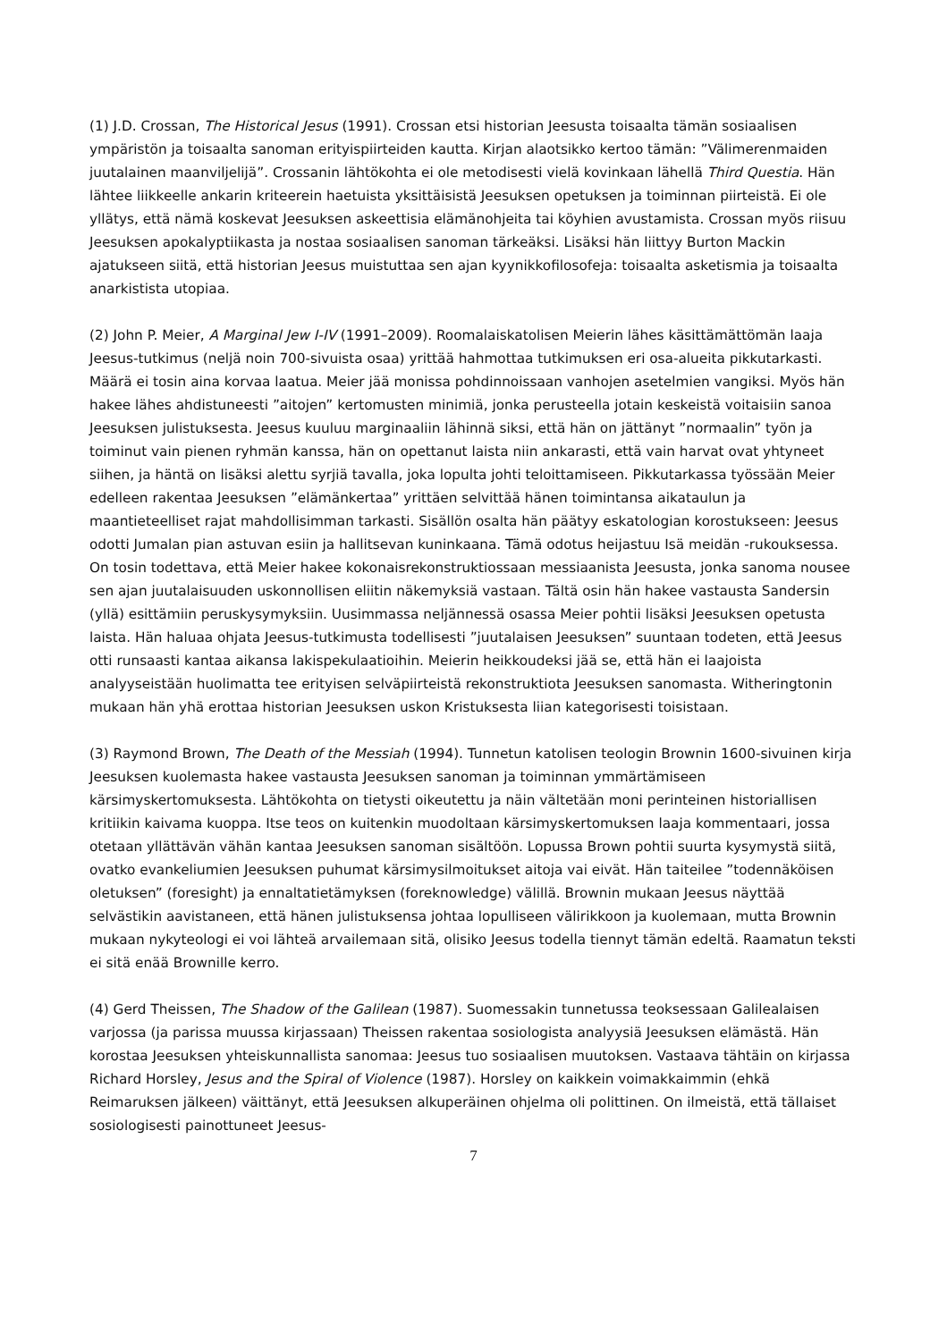(1) J.D. Crossan, The Historical Jesus (1991). Crossan etsi historian Jeesusta toisaalta tämän sosiaalisen ympäristön ja toisaalta sanoman erityispiirteiden kautta. Kirjan alaotsikko kertoo tämän: ”Välimerenmaiden juutalainen maanviljelijä”. Crossanin lähtökohta ei ole metodisesti vielä kovinkaan lähellä Third Questia. Hän lähtee liikkeelle ankarin kriteerein haetuista yksittäisistä Jeesuksen opetuksen ja toiminnan piirteistä. Ei ole yllätys, että nämä koskevat Jeesuksen askeettisia elämänohjeita tai köyhien avustamista. Crossan myös riisuu Jeesuksen apokalyptiikasta ja nostaa sosiaalisen sanoman tärkeäksi. Lisäksi hän liittyy Burton Mackin ajatukseen siitä, että historian Jeesus muistuttaa sen ajan kyynikkofilosofeja: toisaalta asketismia ja toisaalta anarkistista utopiaa.
(2) John P. Meier, A Marginal Jew I-IV (1991–2009). Roomalaiskatolisen Meierin lähes käsittämättömän laaja Jeesus-tutkimus (neljä noin 700-sivuista osaa) yrittää hahmottaa tutkimuksen eri osa-alueita pikkutarkasti. Määrä ei tosin aina korvaa laatua. Meier jää monissa pohdinnoissaan vanhojen asetelmien vangiksi. Myös hän hakee lähes ahdistuneesti ”aitojen” kertomusten minimiä, jonka perusteella jotain keskeistä voitaisiin sanoa Jeesuksen julistuksesta. Jeesus kuuluu marginaaliin lähinnä siksi, että hän on jättänyt ”normaalin” työn ja toiminut vain pienen ryhmän kanssa, hän on opettanut laista niin ankarasti, että vain harvat ovat yhtyneet siihen, ja häntä on lisäksi alettu syrjiä tavalla, joka lopulta johti teloittamiseen. Pikkutarkassa työssään Meier edelleen rakentaa Jeesuksen ”elämänkertaa” yrittäen selvittää hänen toimintansa aikataulun ja maantieteelliset rajat mahdollisimman tarkasti. Sisällön osalta hän päätyy eskatologian korostukseen: Jeesus odotti Jumalan pian astuvan esiin ja hallitsevan kuninkaana. Tämä odotus heijastuu Isä meidän -rukouksessa. On tosin todettava, että Meier hakee kokonaisrekonstruktiossaan messiaanista Jeesusta, jonka sanoma nousee sen ajan juutalaisuuden uskonnollisen eliitin näkemyksiä vastaan. Tältä osin hän hakee vastausta Sandersin (yllä) esittämiin peruskysymyksiin. Uusimmassa neljännessä osassa Meier pohtii lisäksi Jeesuksen opetusta laista. Hän haluaa ohjata Jeesus-tutkimusta todellisesti ”juutalaisen Jeesuksen” suuntaan todeten, että Jeesus otti runsaasti kantaa aikansa lakispekulaatioihin. Meierin heikkoudeksi jää se, että hän ei laajoista analyyseistään huolimatta tee erityisen selväpiirteistä rekonstruktiota Jeesuksen sanomasta. Witheringtonin mukaan hän yhä erottaa historian Jeesuksen uskon Kristuksesta liian kategorisesti toisistaan.
(3) Raymond Brown, The Death of the Messiah (1994). Tunnetun katolisen teologin Brownin 1600-sivuinen kirja Jeesuksen kuolemasta hakee vastausta Jeesuksen sanoman ja toiminnan ymmärtämiseen kärsimyskertomuksesta. Lähtökohta on tietysti oikeutettu ja näin vältetään moni perinteinen historiallisen kritiikin kaivama kuoppa. Itse teos on kuitenkin muodoltaan kärsimyskertomuksen laaja kommentaari, jossa otetaan yllättävän vähän kantaa Jeesuksen sanoman sisältöön. Lopussa Brown pohtii suurta kysymystä siitä, ovatko evankeliumien Jeesuksen puhumat kärsimysilmoitukset aitoja vai eivät. Hän taiteilee ”todennäköisen oletuksen” (foresight) ja ennaltatietämyksen (foreknowledge) välillä. Brownin mukaan Jeesus näyttää selvästikin aavistaneen, että hänen julistuksensa johtaa lopulliseen välirikkoon ja kuolemaan, mutta Brownin mukaan nykyteologi ei voi lähteä arvailemaan sitä, olisiko Jeesus todella tiennyt tämän edeltä. Raamatun teksti ei sitä enää Brownille kerro.
(4) Gerd Theissen, The Shadow of the Galilean (1987). Suomessakin tunnetussa teoksessaan Galilealaisen varjossa (ja parissa muussa kirjassaan) Theissen rakentaa sosiologista analyysiä Jeesuksen elämästä. Hän korostaa Jeesuksen yhteiskunnallista sanomaa: Jeesus tuo sosiaalisen muutoksen. Vastaava tähtäin on kirjassa Richard Horsley, Jesus and the Spiral of Violence (1987). Horsley on kaikkein voimakkaimmin (ehkä Reimaruksen jälkeen) väittänyt, että Jeesuksen alkuperäinen ohjelma oli polittinen. On ilmeistä, että tällaiset sosiologisesti painottuneet Jeesus-
7